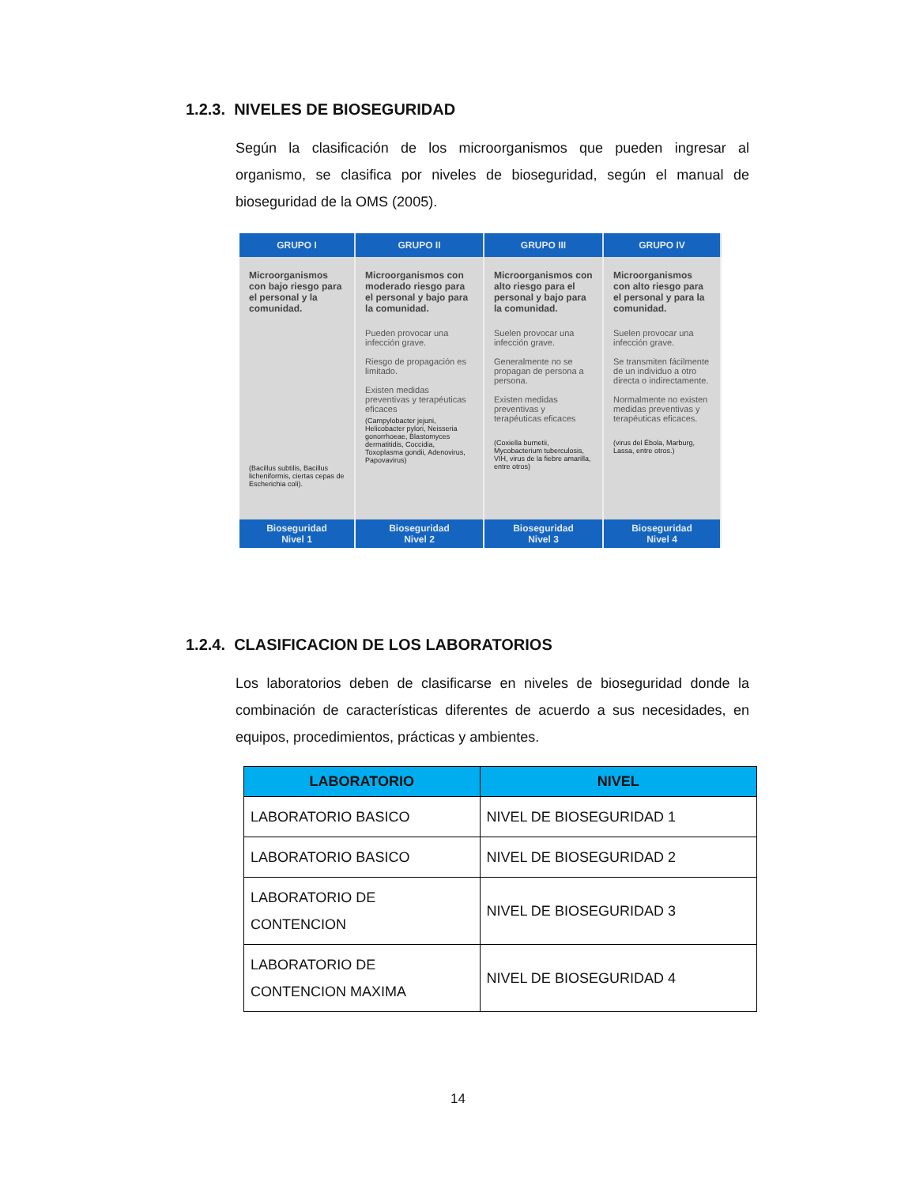1.2.3. NIVELES DE BIOSEGURIDAD
Según la clasificación de los microorganismos que pueden ingresar al organismo, se clasifica por niveles de bioseguridad, según el manual de bioseguridad de la OMS (2005).
| GRUPO I | GRUPO II | GRUPO III | GRUPO IV |
| --- | --- | --- | --- |
| Microorganismos con bajo riesgo para el personal y la comunidad. (Bacillus subtilis, Bacillus licheniformis, ciertas cepas de Escherichia coli). | Microorganismos con moderado riesgo para el personal y bajo para la comunidad. Pueden provocar una infección grave. Riesgo de propagación es limitado. Existen medidas preventivas y terapéuticas eficaces (Campylobacter jejuni, Helicobacter pylori, Neisseria gonorrhoeae, Blastomyces dermatitidis, Coccidia, Toxoplasma gondii, Adenovirus, Papovavirus) | Microorganismos con alto riesgo para el personal y bajo para la comunidad. Suelen provocar una infección grave. Generalmente no se propagan de persona a persona. Existen medidas preventivas y terapéuticas eficaces (Coxiella burnetii, Mycobacterium tuberculosis, VIH, virus de la fiebre amarilla, entre otros) | Microorganismos con alto riesgo para el personal y para la comunidad. Suelen provocar una infección grave. Se transmiten fácilmente de un individuo a otro directa o indirectamente. Normalmente no existen medidas preventivas y terapéuticas eficaces. (virus del Ébola, Marburg, Lassa, entre otros.) |
| Bioseguridad Nivel 1 | Bioseguridad Nivel 2 | Bioseguridad Nivel 3 | Bioseguridad Nivel 4 |
1.2.4. CLASIFICACION DE LOS LABORATORIOS
Los laboratorios deben de clasificarse en niveles de bioseguridad donde la combinación de características diferentes de acuerdo a sus necesidades, en equipos, procedimientos, prácticas y ambientes.
| LABORATORIO | NIVEL |
| --- | --- |
| LABORATORIO BASICO | NIVEL DE BIOSEGURIDAD 1 |
| LABORATORIO BASICO | NIVEL DE BIOSEGURIDAD 2 |
| LABORATORIO DE CONTENCION | NIVEL DE BIOSEGURIDAD 3 |
| LABORATORIO DE CONTENCION MAXIMA | NIVEL DE BIOSEGURIDAD 4 |
14